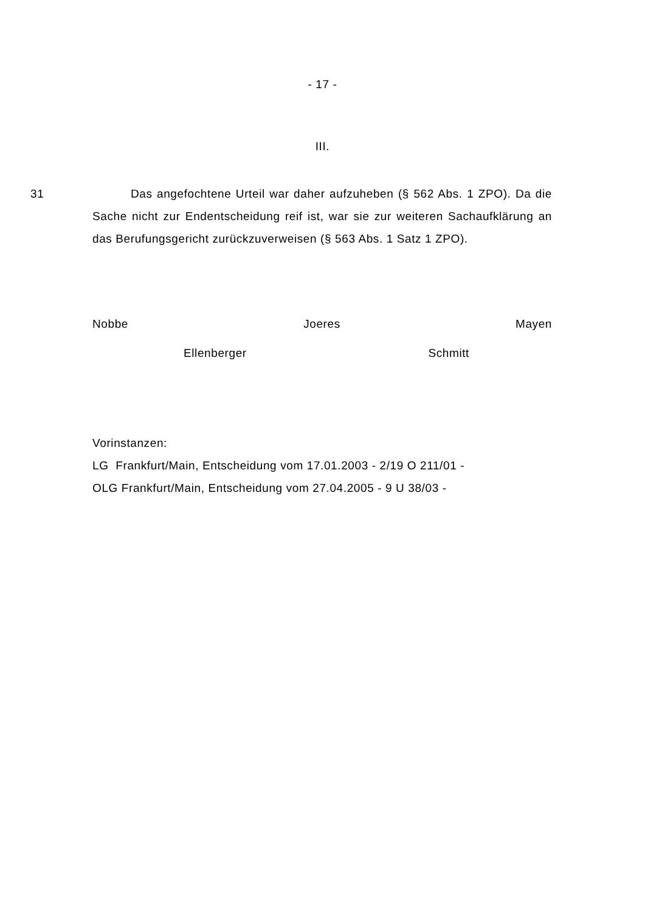- 17 -
III.
31 Das angefochtene Urteil war daher aufzuheben (§ 562 Abs. 1 ZPO). Da die Sache nicht zur Endentscheidung reif ist, war sie zur weiteren Sachaufklärung an das Berufungsgericht zurückzuverweisen (§ 563 Abs. 1 Satz 1 ZPO).
Nobbe Joeres Mayen
Ellenberger Schmitt
Vorinstanzen:
LG Frankfurt/Main, Entscheidung vom 17.01.2003 - 2/19 O 211/01 -
OLG Frankfurt/Main, Entscheidung vom 27.04.2005 - 9 U 38/03 -